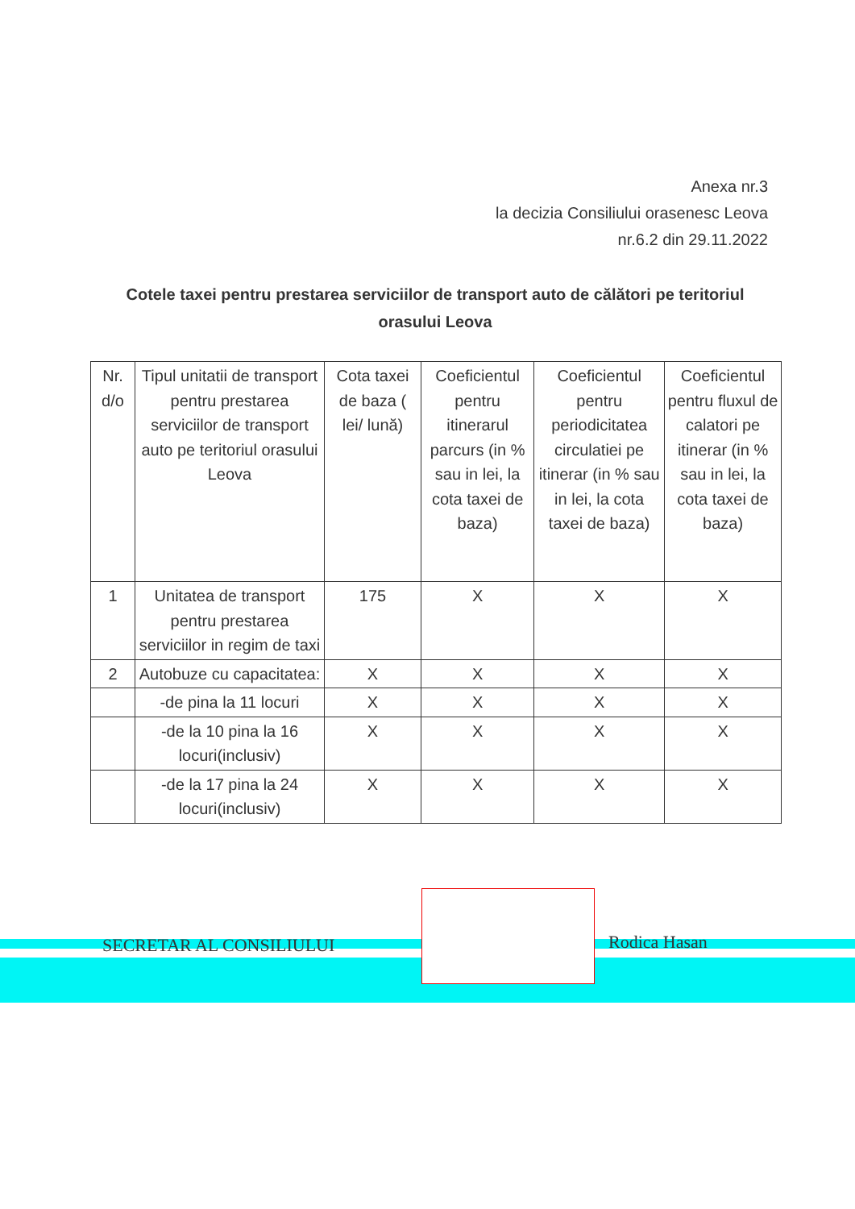Anexa nr.3
la decizia Consiliului orasenesc Leova
nr.6.2 din 29.11.2022
Cotele taxei pentru prestarea serviciilor de transport auto de călători pe teritoriul orasului Leova
| Nr. d/o | Tipul unitatii de transport pentru prestarea serviciilor de transport auto pe teritoriul orasului Leova | Cota taxei de baza ( lei/ lună) | Coeficientul pentru itinerarul parcurs (in % sau in lei, la cota taxei de baza) | Coeficientul pentru periodicitatea circulatiei pe itinerar (in % sau in lei, la cota taxei de baza) | Coeficientul pentru fluxul de calatori pe itinerar (in % sau in lei, la cota taxei de baza) |
| --- | --- | --- | --- | --- | --- |
| 1 | Unitatea de transport pentru prestarea serviciilor in regim de taxi | 175 | X | X | X |
| 2 | Autobuze cu capacitatea: | X | X | X | X |
| | -de pina la 11 locuri | X | X | X | X |
| | -de la 10 pina la 16 locuri(inclusiv) | X | X | X | X |
| | -de la 17 pina la 24 locuri(inclusiv) | X | X | X | X |
SECRETAR AL CONSILIULUI Rodica Hasan